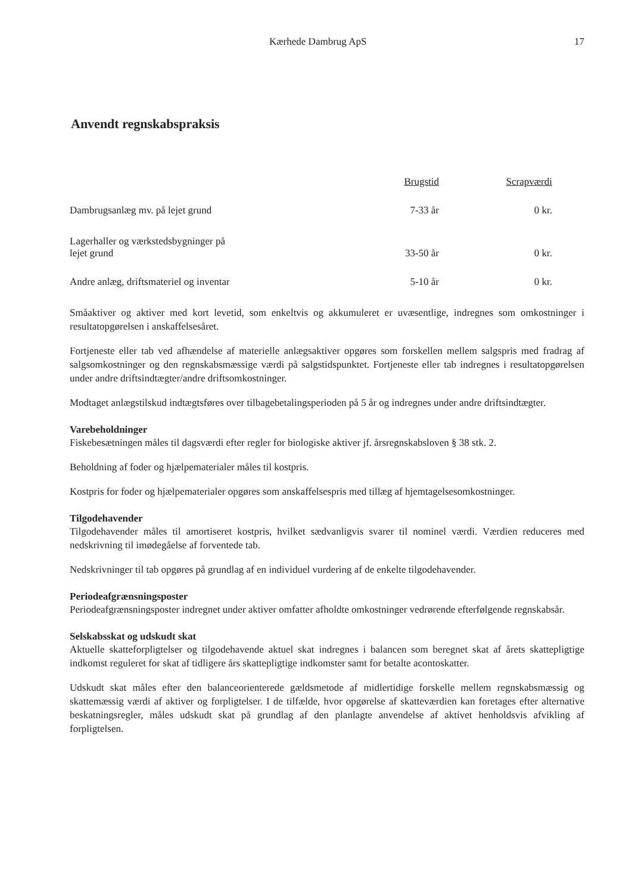Kærhede Dambrug ApS 17
Anvendt regnskabspraksis
| | Brugstid | Scrapværdi |
| --- | --- | --- |
| Dambrugsanlæg mv. på lejet grund | 7-33 år | 0 kr. |
| Lagerhaller og værkstedsbygninger på lejet grund | 33-50 år | 0 kr. |
| Andre anlæg, driftsmateriel og inventar | 5-10 år | 0 kr. |
Småaktiver og aktiver med kort levetid, som enkeltvis og akkumuleret er uvæsentlige, indregnes som omkostninger i resultatopgørelsen i anskaffelsesåret.
Fortjeneste eller tab ved afhændelse af materielle anlægsaktiver opgøres som forskellen mellem salgspris med fradrag af salgsomkostninger og den regnskabsmæssige værdi på salgstidspunktet. Fortjeneste eller tab indregnes i resultatopgørelsen under andre driftsindtægter/andre driftsomkostninger.
Modtaget anlægstilskud indtægtsføres over tilbagebetalingsperioden på 5 år og indregnes under andre driftsindtægter.
Varebeholdninger
Fiskebesætningen måles til dagsværdi efter regler for biologiske aktiver jf. årsregnskabsloven § 38 stk. 2.
Beholdning af foder og hjælpematerialer måles til kostpris.
Kostpris for foder og hjælpematerialer opgøres som anskaffelsespris med tillæg af hjemtagelsesomkostninger.
Tilgodehavender
Tilgodehavender måles til amortiseret kostpris, hvilket sædvanligvis svarer til nominel værdi. Værdien reduceres med nedskrivning til imødegåelse af forventede tab.
Nedskrivninger til tab opgøres på grundlag af en individuel vurdering af de enkelte tilgodehavender.
Periodeafgrænsningsposter
Periodeafgrænsningsposter indregnet under aktiver omfatter afholdte omkostninger vedrørende efterfølgende regnskabsår.
Selskabsskat og udskudt skat
Aktuelle skatteforpligtelser og tilgodehavende aktuel skat indregnes i balancen som beregnet skat af årets skattepligtige indkomst reguleret for skat af tidligere års skattepligtige indkomster samt for betalte acontoskatter.
Udskudt skat måles efter den balanceorienterede gældsmetode af midlertidige forskelle mellem regnskabsmæssig og skattemæssig værdi af aktiver og forpligtelser. I de tilfælde, hvor opgørelse af skatteværdien kan foretages efter alternative beskatningsregler, måles udskudt skat på grundlag af den planlagte anvendelse af aktivet henholdsvis afvikling af forpligtelsen.